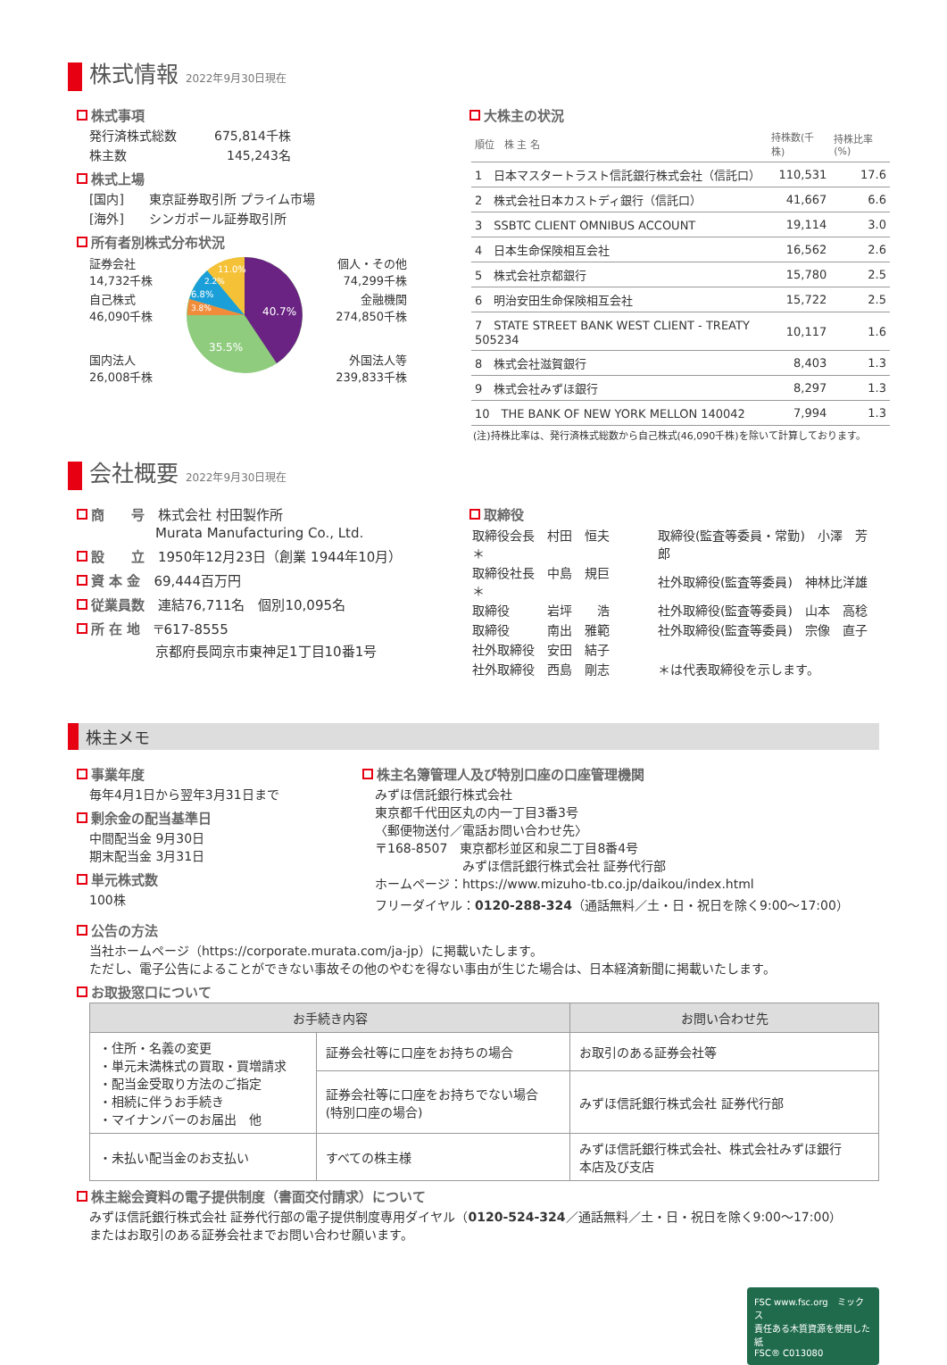株式情報 2022年9月30日現在
株式事項
発行済株式総数　　　675,814千株
株主数　　　　　　　　145,243名
株式上場
[国内]　　東京証券取引所 プライム市場
[海外]　　シンガポール証券取引所
所有者別株式分布状況
証券会社
14,732千株
自己株式
46,090千株
国内法人
26,008千株
40.7%
35.5%
11.0%
6.8%
3.8%
2.2%
個人・その他
74,299千株
金融機関
274,850千株
外国法人等
239,833千株
大株主の状況
| 順位 株 主 名 | 持株数(千株) | 持株比率(%) |
| --- | --- | --- |
| 1 日本マスタートラスト信託銀行株式会社（信託口） | 110,531 | 17.6 |
| 2 株式会社日本カストディ銀行（信託口） | 41,667 | 6.6 |
| 3 SSBTC CLIENT OMNIBUS ACCOUNT | 19,114 | 3.0 |
| 4 日本生命保険相互会社 | 16,562 | 2.6 |
| 5 株式会社京都銀行 | 15,780 | 2.5 |
| 6 明治安田生命保険相互会社 | 15,722 | 2.5 |
| 7 STATE STREET BANK WEST CLIENT - TREATY 505234 | 10,117 | 1.6 |
| 8 株式会社滋賀銀行 | 8,403 | 1.3 |
| 9 株式会社みずほ銀行 | 8,297 | 1.3 |
| 10 THE BANK OF NEW YORK MELLON 140042 | 7,994 | 1.3 |
(注)持株比率は、発行済株式総数から自己株式(46,090千株)を除いて計算しております。
会社概要 2022年9月30日現在
商　　号　株式会社 村田製作所
Murata Manufacturing Co., Ltd.
設　　立　1950年12月23日（創業 1944年10月）
資 本 金　69,444百万円
従業員数　連結76,711名　個別10,095名
所 在 地　〒617-8555
京都府長岡京市東神足1丁目10番1号
取締役
| 取締役会長 村田 恒夫＊ | 取締役(監査等委員・常勤) 小澤 芳郎 |
| 取締役社長 中島 規巨＊ | 社外取締役(監査等委員) 神林比洋雄 |
| 取締役 岩坪 浩 | 社外取締役(監査等委員) 山本 高稔 |
| 取締役 南出 雅範 | 社外取締役(監査等委員) 宗像 直子 |
| 社外取締役 安田 結子 | |
| 社外取締役 西島 剛志 | ＊は代表取締役を示します。 |
株主メモ
事業年度
毎年4月1日から翌年3月31日まで
剰余金の配当基準日
中間配当金 9月30日
期末配当金 3月31日
単元株式数
100株
株主名簿管理人及び特別口座の口座管理機関
みずほ信託銀行株式会社
東京都千代田区丸の内一丁目3番3号
〈郵便物送付／電話お問い合わせ先〉
〒168-8507　東京都杉並区和泉二丁目8番4号
　　　　　　　みずほ信託銀行株式会社 証券代行部
ホームページ：https://www.mizuho-tb.co.jp/daikou/index.html
フリーダイヤル：0120-288-324（通話無料／土・日・祝日を除く9:00〜17:00）
公告の方法
当社ホームページ（https://corporate.murata.com/ja-jp）に掲載いたします。
ただし、電子公告によることができない事故その他のやむを得ない事由が生じた場合は、日本経済新聞に掲載いたします。
お取扱窓口について
| お手続き内容 | | お問い合わせ先 |
| --- | --- | --- |
| ・住所・名義の変更 ・単元未満株式の買取・買増請求 ・配当金受取り方法のご指定 ・相続に伴うお手続き ・マイナンバーのお届出 他 | 証券会社等に口座をお持ちの場合 | お取引のある証券会社等 |
| | 証券会社等に口座をお持ちでない場合 (特別口座の場合) | みずほ信託銀行株式会社 証券代行部 |
| ・未払い配当金のお支払い | すべての株主様 | みずほ信託銀行株式会社、株式会社みずほ銀行 本店及び支店 |
株主総会資料の電子提供制度（書面交付請求）について
みずほ信託銀行株式会社 証券代行部の電子提供制度専用ダイヤル（0120-524-324／通話無料／土・日・祝日を除く9:00〜17:00）
またはお取引のある証券会社までお問い合わせ願います。
FSC www.fsc.org　ミックス
責任ある木質資源を使用した紙
FSC® C013080